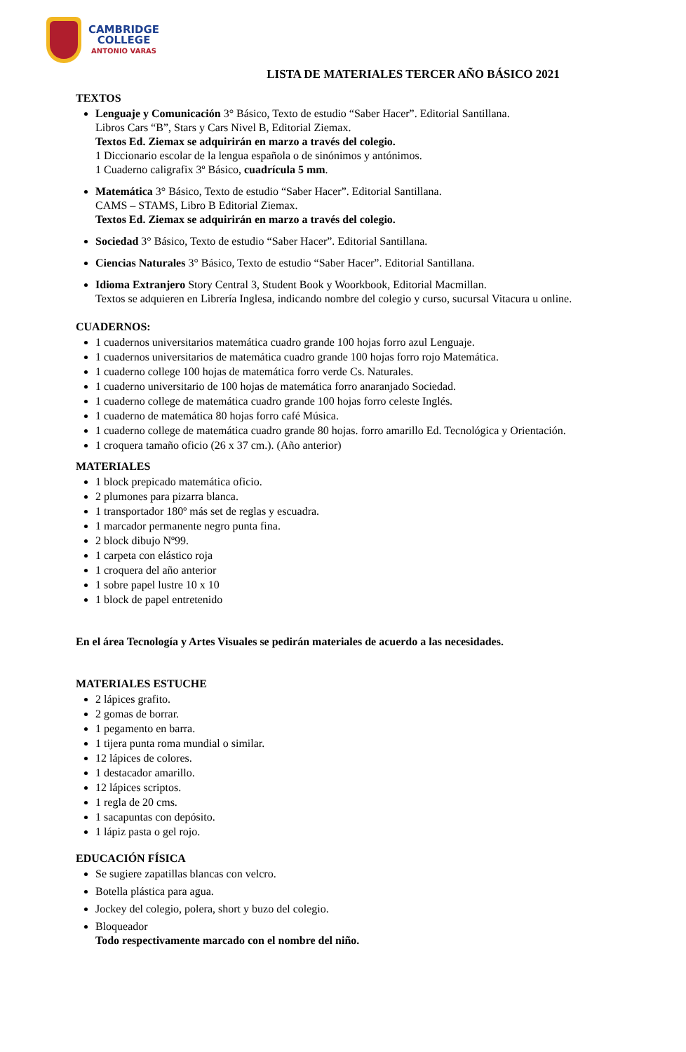CAMBRIDGE
COLLEGE
ANTONIO VARAS
LISTA DE MATERIALES TERCER AÑO BÁSICO 2021
TEXTOS
Lenguaje y Comunicación 3° Básico, Texto de estudio “Saber Hacer”. Editorial Santillana.
Libros Cars “B”, Stars y Cars Nivel B, Editorial Ziemax.
Textos Ed. Ziemax se adquirirán en marzo a través del colegio.
1 Diccionario escolar de la lengua española o de sinónimos y antónimos.
1 Cuaderno caligrafix 3º Básico, cuadrícula 5 mm.
Matemática 3° Básico, Texto de estudio “Saber Hacer”. Editorial Santillana.
CAMS – STAMS, Libro B Editorial Ziemax.
Textos Ed. Ziemax se adquirirán en marzo a través del colegio.
Sociedad 3° Básico, Texto de estudio “Saber Hacer”. Editorial Santillana.
Ciencias Naturales 3° Básico, Texto de estudio “Saber Hacer”. Editorial Santillana.
Idioma Extranjero Story Central 3, Student Book y Woorkbook, Editorial Macmillan.
Textos se adquieren en Librería Inglesa, indicando nombre del colegio y curso, sucursal Vitacura u online.
CUADERNOS:
1 cuadernos universitarios matemática cuadro grande 100 hojas forro azul Lenguaje.
1 cuadernos universitarios de matemática cuadro grande 100 hojas forro rojo Matemática.
1 cuaderno college 100 hojas de matemática forro verde Cs. Naturales.
1 cuaderno universitario de 100 hojas de matemática forro anaranjado Sociedad.
1 cuaderno college de matemática cuadro grande 100 hojas forro celeste Inglés.
1 cuaderno de matemática 80 hojas forro café Música.
1 cuaderno college de matemática cuadro grande 80 hojas. forro amarillo Ed. Tecnológica y Orientación.
1 croquera tamaño oficio (26 x 37 cm.). (Año anterior)
MATERIALES
1 block prepicado matemática oficio.
2 plumones para pizarra blanca.
1 transportador 180º más set de reglas y escuadra.
1 marcador permanente negro punta fina.
2 block dibujo Nº99.
1 carpeta con elástico roja
1 croquera del año anterior
1 sobre papel lustre 10 x 10
1 block de papel entretenido
En el área Tecnología y Artes Visuales se pedirán materiales de acuerdo a las necesidades.
MATERIALES ESTUCHE
2 lápices grafito.
2 gomas de borrar.
1 pegamento en barra.
1 tijera punta roma mundial o similar.
12 lápices de colores.
1 destacador amarillo.
12 lápices scriptos.
1 regla de 20 cms.
1 sacapuntas con depósito.
1 lápiz pasta o gel rojo.
EDUCACIÓN FÍSICA
Se sugiere zapatillas blancas con velcro.
Botella plástica para agua.
Jockey del colegio, polera, short y buzo del colegio.
Bloqueador
Todo respectivamente marcado con el nombre del niño.